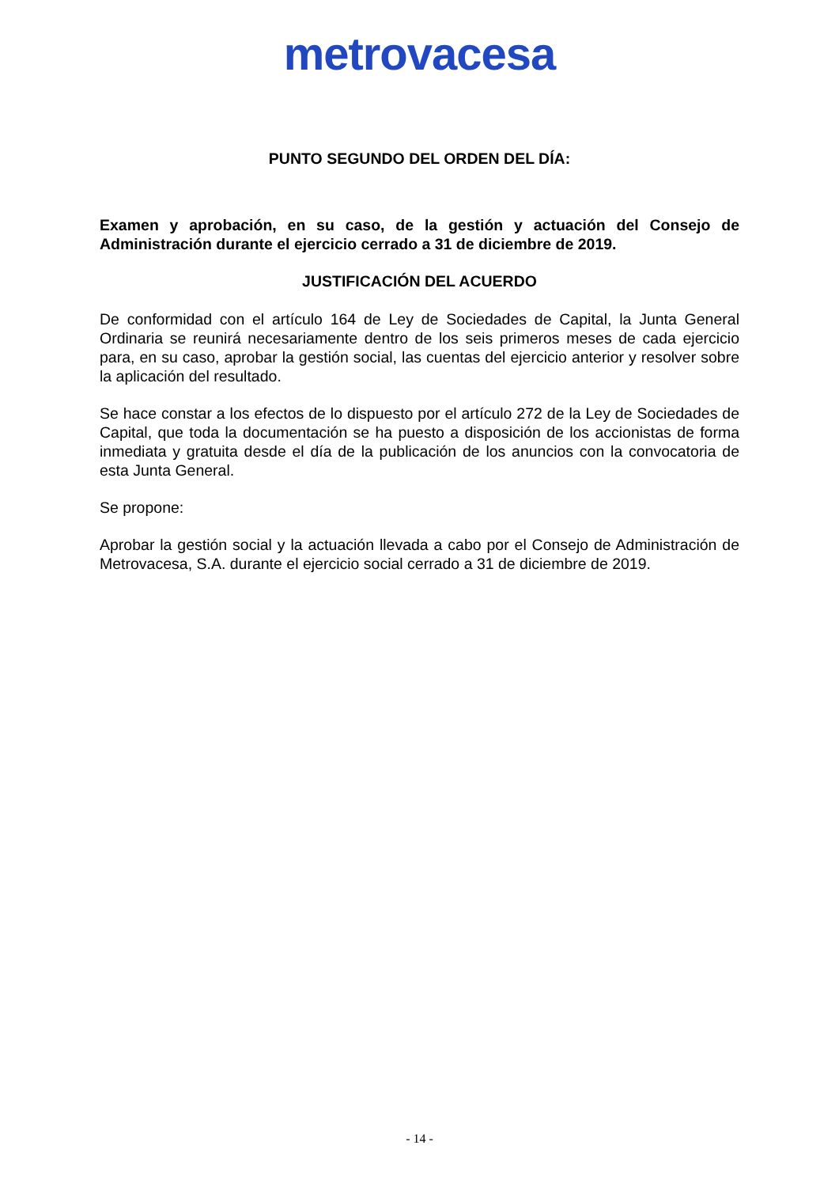metrovacesa
PUNTO SEGUNDO DEL ORDEN DEL DÍA:
Examen y aprobación, en su caso, de la gestión y actuación del Consejo de Administración durante el ejercicio cerrado a 31 de diciembre de 2019.
JUSTIFICACIÓN DEL ACUERDO
De conformidad con el artículo 164 de Ley de Sociedades de Capital, la Junta General Ordinaria se reunirá necesariamente dentro de los seis primeros meses de cada ejercicio para, en su caso, aprobar la gestión social, las cuentas del ejercicio anterior y resolver sobre la aplicación del resultado.
Se hace constar a los efectos de lo dispuesto por el artículo 272 de la Ley de Sociedades de Capital, que toda la documentación se ha puesto a disposición de los accionistas de forma inmediata y gratuita desde el día de la publicación de los anuncios con la convocatoria de esta Junta General.
Se propone:
Aprobar la gestión social y la actuación llevada a cabo por el Consejo de Administración de Metrovacesa, S.A. durante el ejercicio social cerrado a 31 de diciembre de 2019.
- 14 -